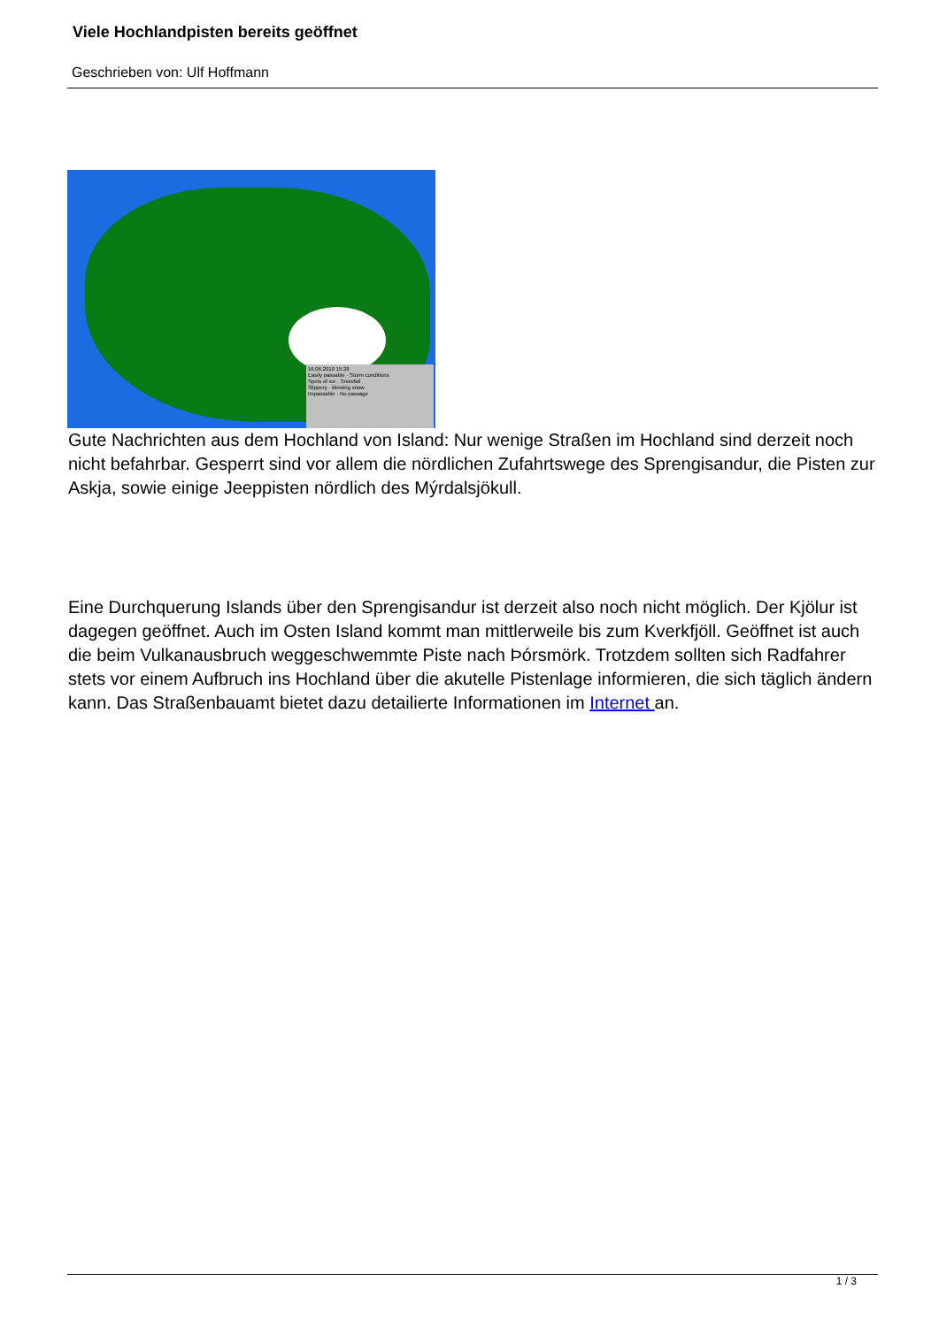Viele Hochlandpisten bereits geöffnet
Geschrieben von: Ulf Hoffmann
16.06.2010 15:28
Easily passable · Storm conditions
Spots of ice · Snowfall
Slippery · Blowing snow
Impassable · No passage
Gute Nachrichten aus dem Hochland von Island: Nur wenige Straßen im Hochland sind derzeit noch nicht befahrbar. Gesperrt sind vor allem die nördlichen Zufahrtswege des Sprengisandur, die Pisten zur Askja, sowie einige Jeeppisten nördlich des Mýrdalsjökull.
Eine Durchquerung Islands über den Sprengisandur ist derzeit also noch nicht möglich. Der Kjölur ist dagegen geöffnet. Auch im Osten Island kommt man mittlerweile bis zum Kverkfjöll. Geöffnet ist auch die beim Vulkanausbruch weggeschwemmte Piste nach Þórsmörk. Trotzdem sollten sich Radfahrer stets vor einem Aufbruch ins Hochland über die akutelle Pistenlage informieren, die sich täglich ändern kann. Das Straßenbauamt bietet dazu detailierte Informationen im Internet an.
1 / 3